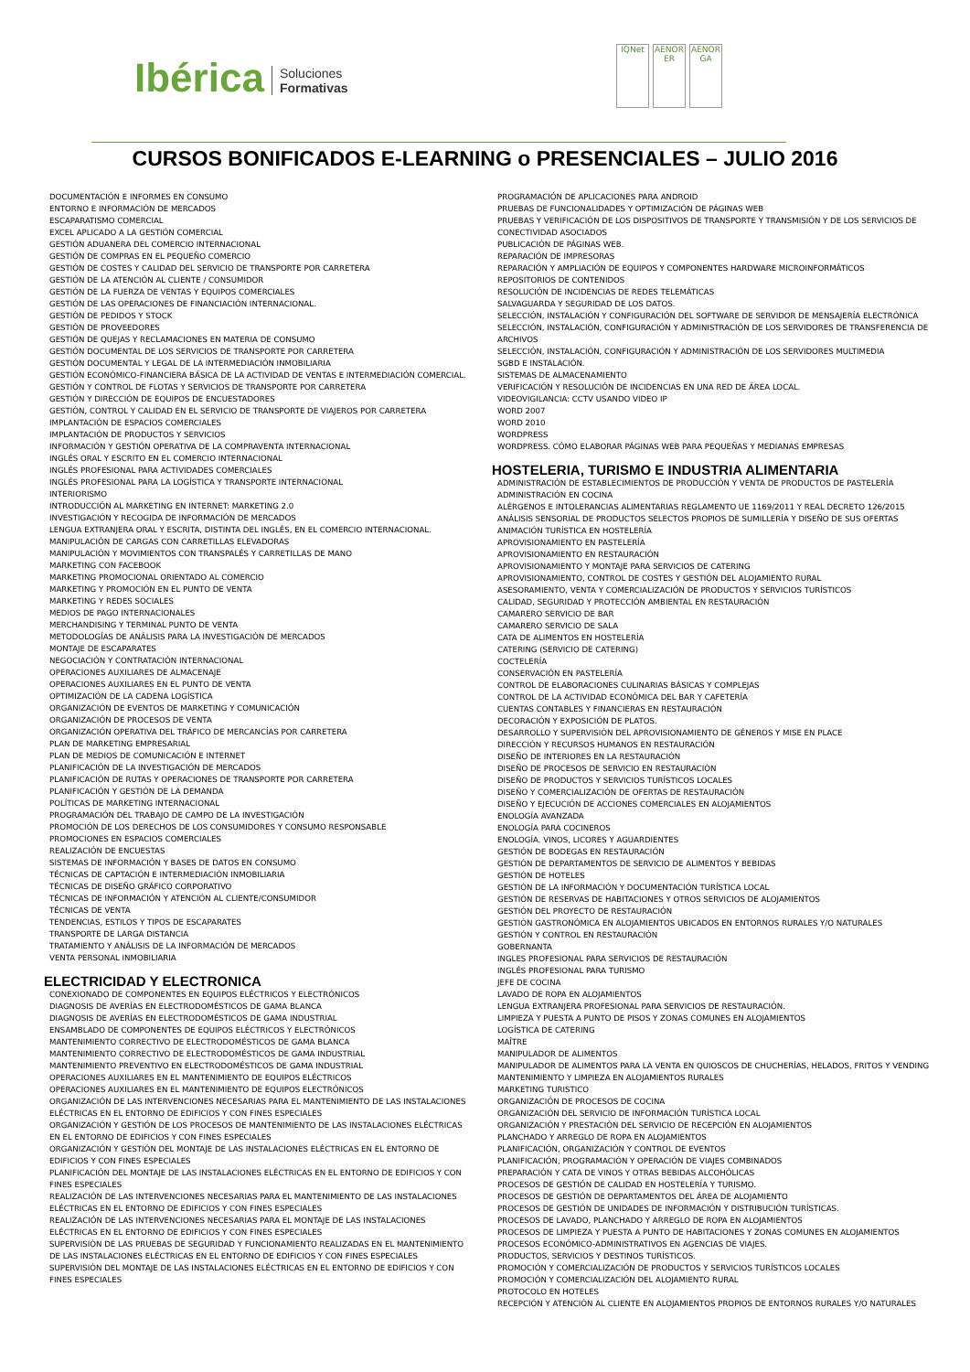Ibérica Soluciones
Formativas
IQNet
AENOR
ER
AENOR
GA
CURSOS BONIFICADOS E-LEARNING o PRESENCIALES – JULIO 2016
DOCUMENTACIÓN E INFORMES EN CONSUMO
ENTORNO E INFORMACIÓN DE MERCADOS
ESCAPARATISMO COMERCIAL
EXCEL APLICADO A LA GESTIÓN COMERCIAL
GESTIÓN ADUANERA DEL COMERCIO INTERNACIONAL
GESTIÓN DE COMPRAS EN EL PEQUEÑO COMERCIO
GESTIÓN DE COSTES Y CALIDAD DEL SERVICIO DE TRANSPORTE POR CARRETERA
GESTIÓN DE LA ATENCIÓN AL CLIENTE / CONSUMIDOR
GESTIÓN DE LA FUERZA DE VENTAS Y EQUIPOS COMERCIALES
GESTIÓN DE LAS OPERACIONES DE FINANCIACIÓN INTERNACIONAL.
GESTIÓN DE PEDIDOS Y STOCK
GESTIÓN DE PROVEEDORES
GESTIÓN DE QUEJAS Y RECLAMACIONES EN MATERIA DE CONSUMO
GESTIÓN DOCUMENTAL DE LOS SERVICIOS DE TRANSPORTE POR CARRETERA
GESTIÓN DOCUMENTAL Y LEGAL DE LA INTERMEDIACIÓN INMOBILIARIA
GESTIÓN ECONÓMICO-FINANCIERA BÁSICA DE LA ACTIVIDAD DE VENTAS E INTERMEDIACIÓN COMERCIAL.
GESTIÓN Y CONTROL DE FLOTAS Y SERVICIOS DE TRANSPORTE POR CARRETERA
GESTIÓN Y DIRECCIÓN DE EQUIPOS DE ENCUESTADORES
GESTIÓN, CONTROL Y CALIDAD EN EL SERVICIO DE TRANSPORTE DE VIAJEROS POR CARRETERA
IMPLANTACIÓN DE ESPACIOS COMERCIALES
IMPLANTACIÓN DE PRODUCTOS Y SERVICIOS
INFORMACIÓN Y GESTIÓN OPERATIVA DE LA COMPRAVENTA INTERNACIONAL
INGLÉS ORAL Y ESCRITO EN EL COMERCIO INTERNACIONAL
INGLÉS PROFESIONAL PARA ACTIVIDADES COMERCIALES
INGLÉS PROFESIONAL PARA LA LOGÍSTICA Y TRANSPORTE INTERNACIONAL
INTERIORISMO
INTRODUCCIÓN AL MARKETING EN INTERNET: MARKETING 2.0
INVESTIGACIÓN Y RECOGIDA DE INFORMACIÓN DE MERCADOS
LENGUA EXTRANJERA ORAL Y ESCRITA, DISTINTA DEL INGLÉS, EN EL COMERCIO INTERNACIONAL.
MANIPULACIÓN DE CARGAS CON CARRETILLAS ELEVADORAS
MANIPULACIÓN Y MOVIMIENTOS CON TRANSPALÉS Y CARRETILLAS DE MANO
MARKETING CON FACEBOOK
MARKETING PROMOCIONAL ORIENTADO AL COMERCIO
MARKETING Y PROMOCIÓN EN EL PUNTO DE VENTA
MARKETING Y REDES SOCIALES
MEDIOS DE PAGO INTERNACIONALES
MERCHANDISING Y TERMINAL PUNTO DE VENTA
METODOLOGÍAS DE ANÁLISIS PARA LA INVESTIGACIÓN DE MERCADOS
MONTAJE DE ESCAPARATES
NEGOCIACIÓN Y CONTRATACIÓN INTERNACIONAL
OPERACIONES AUXILIARES DE ALMACENAJE
OPERACIONES AUXILIARES EN EL PUNTO DE VENTA
OPTIMIZACIÓN DE LA CADENA LOGÍSTICA
ORGANIZACIÓN DE EVENTOS DE MARKETING Y COMUNICACIÓN
ORGANIZACIÓN DE PROCESOS DE VENTA
ORGANIZACIÓN OPERATIVA DEL TRÁFICO DE MERCANCÍAS POR CARRETERA
PLAN DE MARKETING EMPRESARIAL
PLAN DE MEDIOS DE COMUNICACIÓN E INTERNET
PLANIFICACIÓN DE LA INVESTIGACIÓN DE MERCADOS
PLANIFICACIÓN DE RUTAS Y OPERACIONES DE TRANSPORTE POR CARRETERA
PLANIFICACIÓN Y GESTIÓN DE LA DEMANDA
POLÍTICAS DE MARKETING INTERNACIONAL
PROGRAMACIÓN DEL TRABAJO DE CAMPO DE LA INVESTIGACIÓN
PROMOCIÓN DE LOS DERECHOS DE LOS CONSUMIDORES Y CONSUMO RESPONSABLE
PROMOCIONES EN ESPACIOS COMERCIALES
REALIZACIÓN DE ENCUESTAS
SISTEMAS DE INFORMACIÓN Y BASES DE DATOS EN CONSUMO
TÉCNICAS DE CAPTACIÓN E INTERMEDIACIÓN INMOBILIARIA
TÉCNICAS DE DISEÑO GRÁFICO CORPORATIVO
TÉCNICAS DE INFORMACIÓN Y ATENCIÓN AL CLIENTE/CONSUMIDOR
TÉCNICAS DE VENTA
TENDENCIAS, ESTILOS Y TIPOS DE ESCAPARATES
TRANSPORTE DE LARGA DISTANCIA
TRATAMIENTO Y ANÁLISIS DE LA INFORMACIÓN DE MERCADOS
VENTA PERSONAL INMOBILIARIA
ELECTRICIDAD Y ELECTRONICA
CONEXIONADO DE COMPONENTES EN EQUIPOS ELÉCTRICOS Y ELECTRÓNICOS
DIAGNOSIS DE AVERÍAS EN ELECTRODOMÉSTICOS DE GAMA BLANCA
DIAGNOSIS DE AVERÍAS EN ELECTRODOMÉSTICOS DE GAMA INDUSTRIAL
ENSAMBLADO DE COMPONENTES DE EQUIPOS ELÉCTRICOS Y ELECTRÓNICOS
MANTENIMIENTO CORRECTIVO DE ELECTRODOMÉSTICOS DE GAMA BLANCA
MANTENIMIENTO CORRECTIVO DE ELECTRODOMÉSTICOS DE GAMA INDUSTRIAL
MANTENIMIENTO PREVENTIVO EN ELECTRODOMÉSTICOS DE GAMA INDUSTRIAL
OPERACIONES AUXILIARES EN EL MANTENIMIENTO DE EQUIPOS ELÉCTRICOS
OPERACIONES AUXILIARES EN EL MANTENIMIENTO DE EQUIPOS ELECTRÓNICOS
ORGANIZACIÓN DE LAS INTERVENCIONES NECESARIAS PARA EL MANTENIMIENTO DE LAS INSTALACIONES ELÉCTRICAS EN EL ENTORNO DE EDIFICIOS Y CON FINES ESPECIALES
ORGANIZACIÓN Y GESTIÓN DE LOS PROCESOS DE MANTENIMIENTO DE LAS INSTALACIONES ELÉCTRICAS EN EL ENTORNO DE EDIFICIOS Y CON FINES ESPECIALES
ORGANIZACIÓN Y GESTIÓN DEL MONTAJE DE LAS INSTALACIONES ELÉCTRICAS EN EL ENTORNO DE EDIFICIOS Y CON FINES ESPECIALES
PLANIFICACIÓN DEL MONTAJE DE LAS INSTALACIONES ELÉCTRICAS EN EL ENTORNO DE EDIFICIOS Y CON FINES ESPECIALES
REALIZACIÓN DE LAS INTERVENCIONES NECESARIAS PARA EL MANTENIMIENTO DE LAS INSTALACIONES ELÉCTRICAS EN EL ENTORNO DE EDIFICIOS Y CON FINES ESPECIALES
REALIZACIÓN DE LAS INTERVENCIONES NECESARIAS PARA EL MONTAJE DE LAS INSTALACIONES ELÉCTRICAS EN EL ENTORNO DE EDIFICIOS Y CON FINES ESPECIALES
SUPERVISIÓN DE LAS PRUEBAS DE SEGURIDAD Y FUNCIONAMIENTO REALIZADAS EN EL MANTENIMIENTO DE LAS INSTALACIONES ELÉCTRICAS EN EL ENTORNO DE EDIFICIOS Y CON FINES ESPECIALES
SUPERVISIÓN DEL MONTAJE DE LAS INSTALACIONES ELÉCTRICAS EN EL ENTORNO DE EDIFICIOS Y CON FINES ESPECIALES
PROGRAMACIÓN DE APLICACIONES PARA ANDROID
PRUEBAS DE FUNCIONALIDADES Y OPTIMIZACIÓN DE PÁGINAS WEB
PRUEBAS Y VERIFICACIÓN DE LOS DISPOSITIVOS DE TRANSPORTE Y TRANSMISIÓN Y DE LOS SERVICIOS DE CONECTIVIDAD ASOCIADOS
PUBLICACIÓN DE PÁGINAS WEB.
REPARACIÓN DE IMPRESORAS
REPARACIÓN Y AMPLIACIÓN DE EQUIPOS Y COMPONENTES HARDWARE MICROINFORMÁTICOS
REPOSITORIOS DE CONTENIDOS
RESOLUCIÓN DE INCIDENCIAS DE REDES TELEMÁTICAS
SALVAGUARDA Y SEGURIDAD DE LOS DATOS.
SELECCIÓN, INSTALACIÓN Y CONFIGURACIÓN DEL SOFTWARE DE SERVIDOR DE MENSAJERÍA ELECTRÓNICA
SELECCIÓN, INSTALACIÓN, CONFIGURACIÓN Y ADMINISTRACIÓN DE LOS SERVIDORES DE TRANSFERENCIA DE ARCHIVOS
SELECCIÓN, INSTALACIÓN, CONFIGURACIÓN Y ADMINISTRACIÓN DE LOS SERVIDORES MULTIMEDIA
SGBD E INSTALACIÓN.
SISTEMAS DE ALMACENAMIENTO
VERIFICACIÓN Y RESOLUCIÓN DE INCIDENCIAS EN UNA RED DE ÁREA LOCAL.
VIDEOVIGILANCIA: CCTV USANDO VIDEO IP
WORD 2007
WORD 2010
WORDPRESS
WORDPRESS. CÓMO ELABORAR PÁGINAS WEB PARA PEQUEÑAS Y MEDIANAS EMPRESAS
HOSTELERIA, TURISMO E INDUSTRIA ALIMENTARIA
ADMINISTRACIÓN DE ESTABLECIMIENTOS DE PRODUCCIÓN Y VENTA DE PRODUCTOS DE PASTELERÍA
ADMINISTRACIÓN EN COCINA
ALÉRGENOS E INTOLERANCIAS ALIMENTARIAS REGLAMENTO UE 1169/2011 Y REAL DECRETO 126/2015
ANÁLISIS SENSORIAL DE PRODUCTOS SELECTOS PROPIOS DE SUMILLERÍA Y DISEÑO DE SUS OFERTAS
ANIMACIÓN TURÍSTICA EN HOSTELERÍA
APROVISIONAMIENTO EN PASTELERÍA
APROVISIONAMIENTO EN RESTAURACIÓN
APROVISIONAMIENTO Y MONTAJE PARA SERVICIOS DE CATERING
APROVISIONAMIENTO, CONTROL DE COSTES Y GESTIÓN DEL ALOJAMIENTO RURAL
ASESORAMIENTO, VENTA Y COMERCIALIZACIÓN DE PRODUCTOS Y SERVICIOS TURÍSTICOS
CALIDAD, SEGURIDAD Y PROTECCIÓN AMBIENTAL EN RESTAURACIÓN
CAMARERO SERVICIO DE BAR
CAMARERO SERVICIO DE SALA
CATA DE ALIMENTOS EN HOSTELERÍA
CATERING (SERVICIO DE CATERING)
COCTELERÍA
CONSERVACIÓN EN PASTELERÍA
CONTROL DE ELABORACIONES CULINARIAS BÁSICAS Y COMPLEJAS
CONTROL DE LA ACTIVIDAD ECONÓMICA DEL BAR Y CAFETERÍA
CUENTAS CONTABLES Y FINANCIERAS EN RESTAURACIÓN
DECORACIÓN Y EXPOSICIÓN DE PLATOS.
DESARROLLO Y SUPERVISIÓN DEL APROVISIONAMIENTO DE GÉNEROS Y MISE EN PLACE
DIRECCIÓN Y RECURSOS HUMANOS EN RESTAURACIÓN
DISEÑO DE INTERIORES EN LA RESTAURACIÓN
DISEÑO DE PROCESOS DE SERVICIO EN RESTAURACIÓN
DISEÑO DE PRODUCTOS Y SERVICIOS TURÍSTICOS LOCALES
DISEÑO Y COMERCIALIZACIÓN DE OFERTAS DE RESTAURACIÓN
DISEÑO Y EJECUCIÓN DE ACCIONES COMERCIALES EN ALOJAMIENTOS
ENOLOGÍA AVANZADA
ENOLOGÍA PARA COCINEROS
ENOLOGÍA. VINOS, LICORES Y AGUARDIENTES
GESTIÓN DE BODEGAS EN RESTAURACIÓN
GESTIÓN DE DEPARTAMENTOS DE SERVICIO DE ALIMENTOS Y BEBIDAS
GESTIÓN DE HOTELES
GESTIÓN DE LA INFORMACIÓN Y DOCUMENTACIÓN TURÍSTICA LOCAL
GESTIÓN DE RESERVAS DE HABITACIONES Y OTROS SERVICIOS DE ALOJAMIENTOS
GESTIÓN DEL PROYECTO DE RESTAURACIÓN
GESTIÓN GASTRONÓMICA EN ALOJAMIENTOS UBICADOS EN ENTORNOS RURALES Y/O NATURALES
GESTIÓN Y CONTROL EN RESTAURACIÓN
GOBERNANTA
INGLES PROFESIONAL PARA SERVICIOS DE RESTAURACIÓN
INGLÉS PROFESIONAL PARA TURISMO
JEFE DE COCINA
LAVADO DE ROPA EN ALOJAMIENTOS
LENGUA EXTRANJERA PROFESIONAL PARA SERVICIOS DE RESTAURACIÓN.
LIMPIEZA Y PUESTA A PUNTO DE PISOS Y ZONAS COMUNES EN ALOJAMIENTOS
LOGÍSTICA DE CATERING
MAÎTRE
MANIPULADOR DE ALIMENTOS
MANIPULADOR DE ALIMENTOS PARA LA VENTA EN QUIOSCOS DE CHUCHERÍAS, HELADOS, FRITOS Y VENDING
MANTENIMIENTO Y LIMPIEZA EN ALOJAMIENTOS RURALES
MARKETING TURISTICO
ORGANIZACIÓN DE PROCESOS DE COCINA
ORGANIZACIÓN DEL SERVICIO DE INFORMACIÓN TURÍSTICA LOCAL
ORGANIZACIÓN Y PRESTACIÓN DEL SERVICIO DE RECEPCIÓN EN ALOJAMIENTOS
PLANCHADO Y ARREGLO DE ROPA EN ALOJAMIENTOS
PLANIFICACIÓN, ORGANIZACIÓN Y CONTROL DE EVENTOS
PLANIFICACIÓN, PROGRAMACIÓN Y OPERACIÓN DE VIAJES COMBINADOS
PREPARACIÓN Y CATA DE VINOS Y OTRAS BEBIDAS ALCOHÓLICAS
PROCESOS DE GESTIÓN DE CALIDAD EN HOSTELERÍA Y TURISMO.
PROCESOS DE GESTIÓN DE DEPARTAMENTOS DEL ÁREA DE ALOJAMIENTO
PROCESOS DE GESTIÓN DE UNIDADES DE INFORMACIÓN Y DISTRIBUCIÓN TURÍSTICAS.
PROCESOS DE LAVADO, PLANCHADO Y ARREGLO DE ROPA EN ALOJAMIENTOS
PROCESOS DE LIMPIEZA Y PUESTA A PUNTO DE HABITACIONES Y ZONAS COMUNES EN ALOJAMIENTOS
PROCESOS ECONÓMICO-ADMINISTRATIVOS EN AGENCIAS DE VIAJES.
PRODUCTOS, SERVICIOS Y DESTINOS TURÍSTICOS.
PROMOCIÓN Y COMERCIALIZACIÓN DE PRODUCTOS Y SERVICIOS TURÍSTICOS LOCALES
PROMOCIÓN Y COMERCIALIZACIÓN DEL ALOJAMIENTO RURAL
PROTOCOLO EN HOTELES
RECEPCIÓN Y ATENCIÓN AL CLIENTE EN ALOJAMIENTOS PROPIOS DE ENTORNOS RURALES Y/O NATURALES